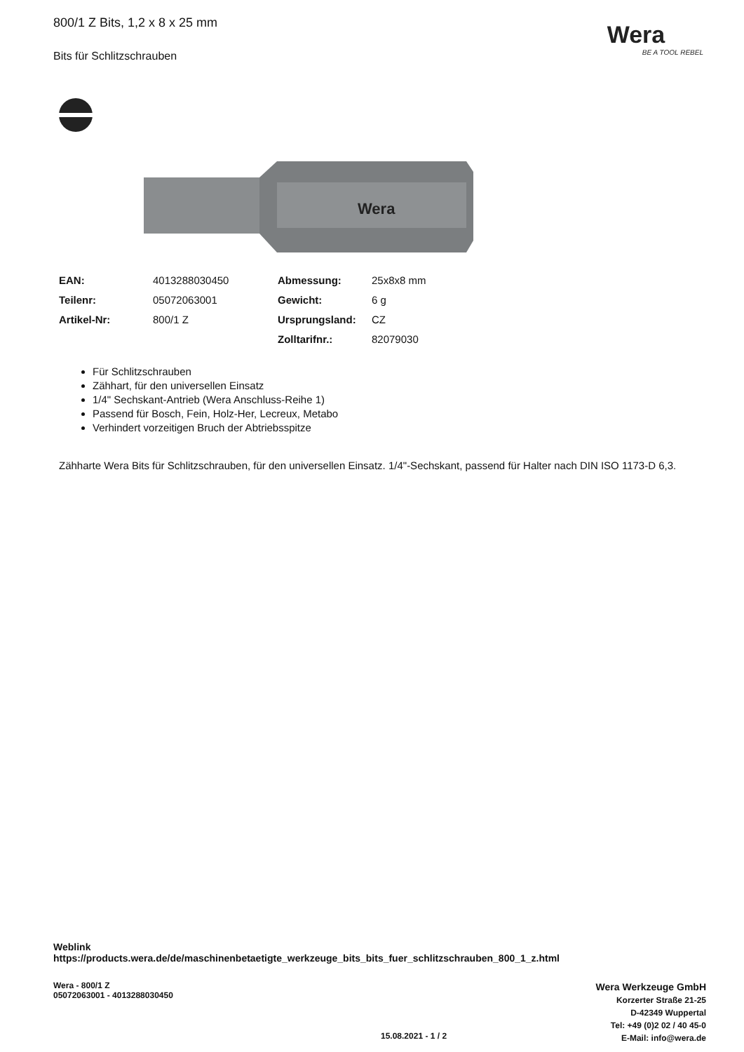800/1 Z Bits, 1,2 x 8 x 25 mm
Bits für Schlitzschrauben
Wera
BE A TOOL REBEL
Wera
| EAN: | 4013288030450 | Abmessung: | 25x8x8 mm |
| Teilenr: | 05072063001 | Gewicht: | 6 g |
| Artikel-Nr: | 800/1 Z | Ursprungsland: | CZ |
| | | Zolltarifnr.: | 82079030 |
Für Schlitzschrauben
Zähhart, für den universellen Einsatz
1/4" Sechskant-Antrieb (Wera Anschluss-Reihe 1)
Passend für Bosch, Fein, Holz-Her, Lecreux, Metabo
Verhindert vorzeitigen Bruch der Abtriebsspitze
Zähharte Wera Bits für Schlitzschrauben, für den universellen Einsatz. 1/4"-Sechskant, passend für Halter nach DIN ISO 1173-D 6,3.
Weblink
https://products.wera.de/de/maschinenbetaetigte_werkzeuge_bits_bits_fuer_schlitzschrauben_800_1_z.html
Wera - 800/1 Z
05072063001 - 4013288030450
15.08.2021 - 1 / 2
Wera Werkzeuge GmbH
Korzerter Straße 21-25
D-42349 Wuppertal
Tel: +49 (0)2 02 / 40 45-0
E-Mail: info@wera.de